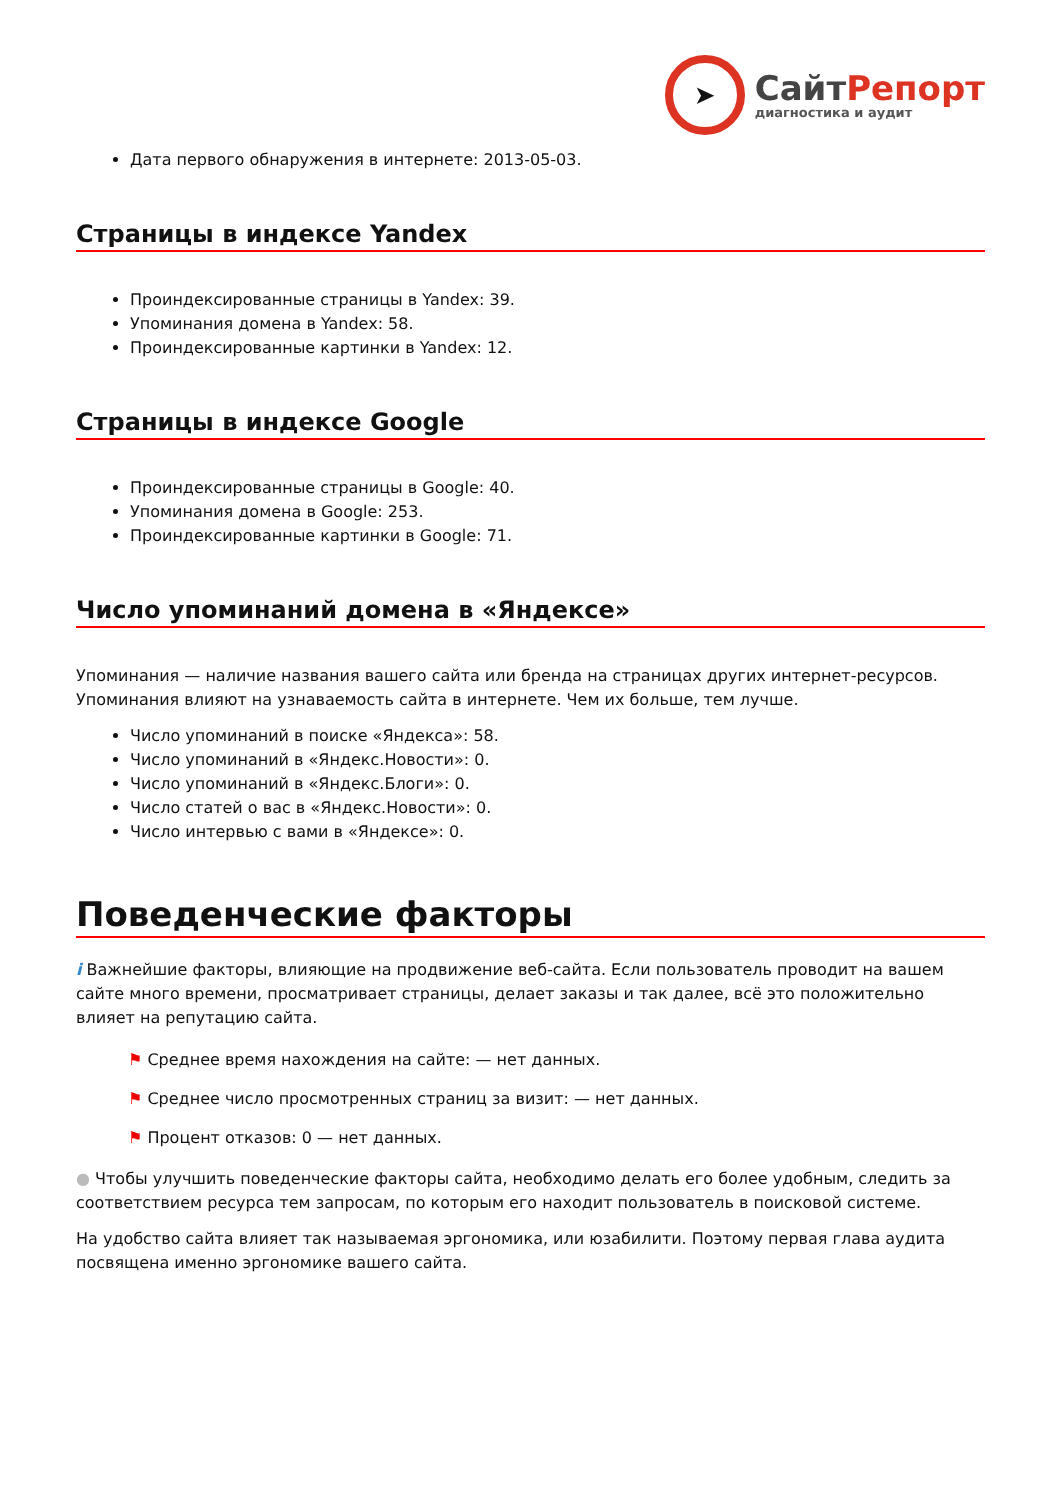➤
СайтРепорт
диагностика и аудит
Дата первого обнаружения в интернете: 2013-05-03.
Страницы в индексе Yandex
Проиндексированные страницы в Yandex: 39.
Упоминания домена в Yandex: 58.
Проиндексированные картинки в Yandex: 12.
Страницы в индексе Google
Проиндексированные страницы в Google: 40.
Упоминания домена в Google: 253.
Проиндексированные картинки в Google: 71.
Число упоминаний домена в «Яндексе»
Упоминания — наличие названия вашего сайта или бренда на страницах других интернет-ресурсов. Упоминания влияют на узнаваемость сайта в интернете. Чем их больше, тем лучше.
Число упоминаний в поиске «Яндекса»: 58.
Число упоминаний в «Яндекс.Новости»: 0.
Число упоминаний в «Яндекс.Блоги»: 0.
Число статей о вас в «Яндекс.Новости»: 0.
Число интервью с вами в «Яндексе»: 0.
Поведенческие факторы
i Важнейшие факторы, влияющие на продвижение веб-сайта. Если пользователь проводит на вашем сайте много времени, просматривает страницы, делает заказы и так далее, всё это положительно влияет на репутацию сайта.
⚑ Среднее время нахождения на сайте: — нет данных.
⚑ Среднее число просмотренных страниц за визит: — нет данных.
⚑ Процент отказов: 0 — нет данных.
● Чтобы улучшить поведенческие факторы сайта, необходимо делать его более удобным, следить за соответствием ресурса тем запросам, по которым его находит пользователь в поисковой системе.
На удобство сайта влияет так называемая эргономика, или юзабилити. Поэтому первая глава аудита посвящена именно эргономике вашего сайта.